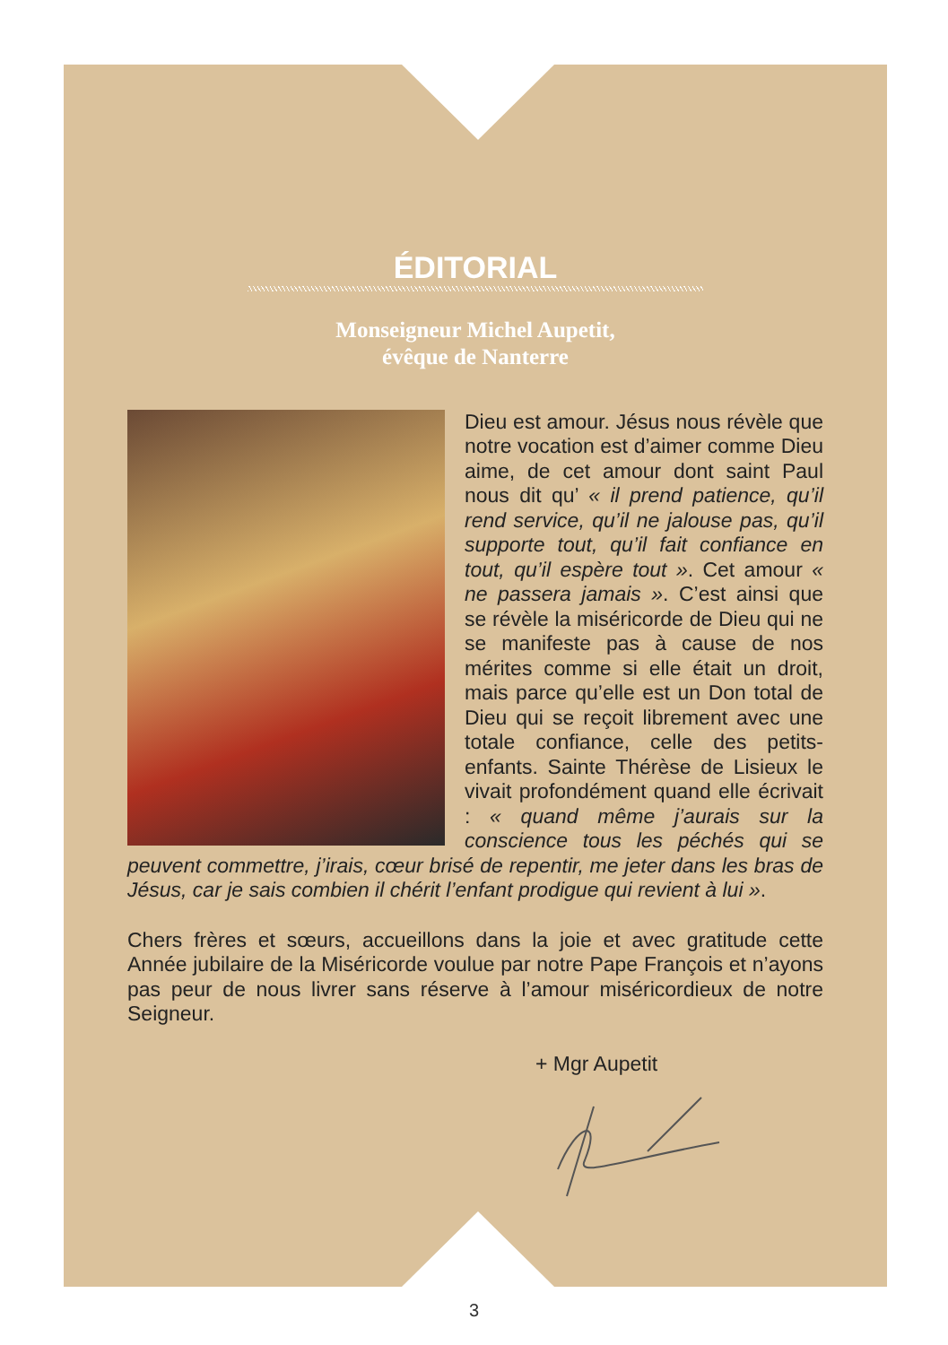ÉDITORIAL
Monseigneur Michel Aupetit,
évêque de Nanterre
Dieu est amour. Jésus nous révèle que notre vocation est d’aimer comme Dieu aime, de cet amour dont saint Paul nous dit qu’ « il prend patience, qu’il rend service, qu’il ne jalouse pas, qu’il supporte tout, qu’il fait confiance en tout, qu’il espère tout ». Cet amour « ne passera jamais ». C’est ainsi que se révèle la miséricorde de Dieu qui ne se manifeste pas à cause de nos mérites comme si elle était un droit, mais parce qu’elle est un Don total de Dieu qui se reçoit librement avec une totale confiance, celle des petits-enfants. Sainte Thérèse de Lisieux le vivait profondément quand elle écrivait : « quand même j’aurais sur la conscience tous les péchés qui se peuvent commettre, j’irais, cœur brisé de repentir, me jeter dans les bras de Jésus, car je sais combien il chérit l’enfant prodigue qui revient à lui ».
Chers frères et sœurs, accueillons dans la joie et avec gratitude cette Année jubilaire de la Miséricorde voulue par notre Pape François et n’ayons pas peur de nous livrer sans réserve à l’amour miséricordieux de notre Seigneur.
+ Mgr Aupetit
3